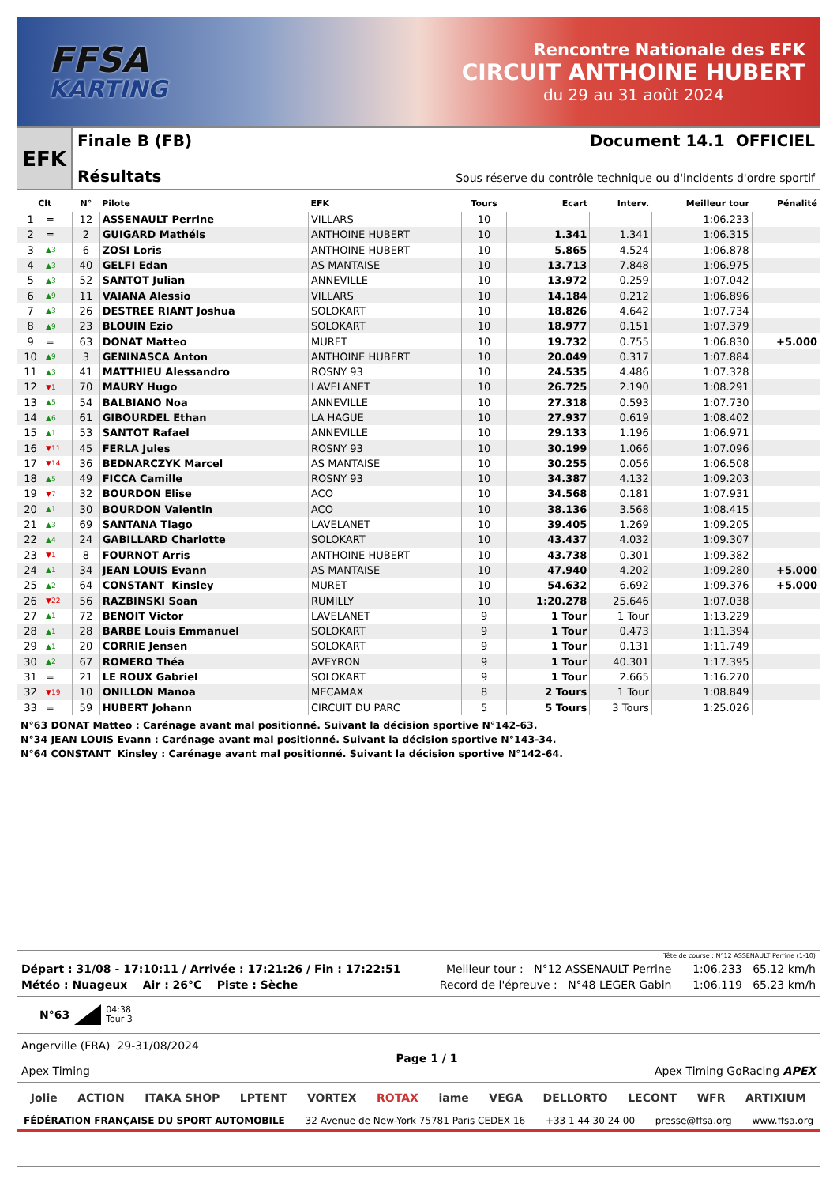FFSA
KARTING
Rencontre Nationale des EFK
CIRCUIT ANTHOINE HUBERT
du 29 au 31 août 2024
EFK
Finale B (FB) Document 14.1 OFFICIEL
Résultats Sous réserve du contrôle technique ou d'incidents d'ordre sportif
| Clt | | N° | Pilote | EFK | Tours | Ecart | Interv. | Meilleur tour | Pénalité |
| --- | --- | --- | --- | --- | --- | --- | --- | --- | --- |
| 1 | = | 12 | ASSENAULT Perrine | VILLARS | 10 | | | 1:06.233 | |
| 2 | = | 2 | GUIGARD Mathéis | ANTHOINE HUBERT | 10 | 1.341 | 1.341 | 1:06.315 | |
| 3 | ▲3 | 6 | ZOSI Loris | ANTHOINE HUBERT | 10 | 5.865 | 4.524 | 1:06.878 | |
| 4 | ▲3 | 40 | GELFI Edan | AS MANTAISE | 10 | 13.713 | 7.848 | 1:06.975 | |
| 5 | ▲3 | 52 | SANTOT Julian | ANNEVILLE | 10 | 13.972 | 0.259 | 1:07.042 | |
| 6 | ▲9 | 11 | VAIANA Alessio | VILLARS | 10 | 14.184 | 0.212 | 1:06.896 | |
| 7 | ▲3 | 26 | DESTREE RIANT Joshua | SOLOKART | 10 | 18.826 | 4.642 | 1:07.734 | |
| 8 | ▲9 | 23 | BLOUIN Ezio | SOLOKART | 10 | 18.977 | 0.151 | 1:07.379 | |
| 9 | = | 63 | DONAT Matteo | MURET | 10 | 19.732 | 0.755 | 1:06.830 | +5.000 |
| 10 | ▲9 | 3 | GENINASCA Anton | ANTHOINE HUBERT | 10 | 20.049 | 0.317 | 1:07.884 | |
| 11 | ▲3 | 41 | MATTHIEU Alessandro | ROSNY 93 | 10 | 24.535 | 4.486 | 1:07.328 | |
| 12 | ▼1 | 70 | MAURY Hugo | LAVELANET | 10 | 26.725 | 2.190 | 1:08.291 | |
| 13 | ▲5 | 54 | BALBIANO Noa | ANNEVILLE | 10 | 27.318 | 0.593 | 1:07.730 | |
| 14 | ▲6 | 61 | GIBOURDEL Ethan | LA HAGUE | 10 | 27.937 | 0.619 | 1:08.402 | |
| 15 | ▲1 | 53 | SANTOT Rafael | ANNEVILLE | 10 | 29.133 | 1.196 | 1:06.971 | |
| 16 | ▼11 | 45 | FERLA Jules | ROSNY 93 | 10 | 30.199 | 1.066 | 1:07.096 | |
| 17 | ▼14 | 36 | BEDNARCZYK Marcel | AS MANTAISE | 10 | 30.255 | 0.056 | 1:06.508 | |
| 18 | ▲5 | 49 | FICCA Camille | ROSNY 93 | 10 | 34.387 | 4.132 | 1:09.203 | |
| 19 | ▼7 | 32 | BOURDON Elise | ACO | 10 | 34.568 | 0.181 | 1:07.931 | |
| 20 | ▲1 | 30 | BOURDON Valentin | ACO | 10 | 38.136 | 3.568 | 1:08.415 | |
| 21 | ▲3 | 69 | SANTANA Tiago | LAVELANET | 10 | 39.405 | 1.269 | 1:09.205 | |
| 22 | ▲4 | 24 | GABILLARD Charlotte | SOLOKART | 10 | 43.437 | 4.032 | 1:09.307 | |
| 23 | ▼1 | 8 | FOURNOT Arris | ANTHOINE HUBERT | 10 | 43.738 | 0.301 | 1:09.382 | |
| 24 | ▲1 | 34 | JEAN LOUIS Evann | AS MANTAISE | 10 | 47.940 | 4.202 | 1:09.280 | +5.000 |
| 25 | ▲2 | 64 | CONSTANT Kinsley | MURET | 10 | 54.632 | 6.692 | 1:09.376 | +5.000 |
| 26 | ▼22 | 56 | RAZBINSKI Soan | RUMILLY | 10 | 1:20.278 | 25.646 | 1:07.038 | |
| 27 | ▲1 | 72 | BENOIT Victor | LAVELANET | 9 | 1 Tour | 1 Tour | 1:13.229 | |
| 28 | ▲1 | 28 | BARBE Louis Emmanuel | SOLOKART | 9 | 1 Tour | 0.473 | 1:11.394 | |
| 29 | ▲1 | 20 | CORRIE Jensen | SOLOKART | 9 | 1 Tour | 0.131 | 1:11.749 | |
| 30 | ▲2 | 67 | ROMERO Théa | AVEYRON | 9 | 1 Tour | 40.301 | 1:17.395 | |
| 31 | = | 21 | LE ROUX Gabriel | SOLOKART | 9 | 1 Tour | 2.665 | 1:16.270 | |
| 32 | ▼19 | 10 | ONILLON Manoa | MECAMAX | 8 | 2 Tours | 1 Tour | 1:08.849 | |
| 33 | = | 59 | HUBERT Johann | CIRCUIT DU PARC | 5 | 5 Tours | 3 Tours | 1:25.026 | |
N°63 DONAT Matteo : Carénage avant mal positionné. Suivant la décision sportive N°142-63.
N°34 JEAN LOUIS Evann : Carénage avant mal positionné. Suivant la décision sportive N°143-34.
N°64 CONSTANT Kinsley : Carénage avant mal positionné. Suivant la décision sportive N°142-64.
Tête de course : N°12 ASSENAULT Perrine (1-10)
Départ : 31/08 - 17:10:11 / Arrivée : 17:21:26 / Fin : 17:22:51 Meilleur tour : N°12 ASSENAULT Perrine 1:06.233 65.12 km/h
Météo : Nuageux Air : 26°C Piste : Sèche Record de l'épreuve : N°48 LEGER Gabin 1:06.119 65.23 km/h
N°63 04:38
Tour 3
Angerville (FRA) 29-31/08/2024
Apex Timing
Page 1 / 1
Apex Timing GoRacing APEX
Jolie ACTION ITAKA SHOP LPTENT VORTEX ROTAX iame VEGA DELLORTO LECONT WFR ARTIXIUM
FÉDÉRATION FRANÇAISE DU SPORT AUTOMOBILE 32 Avenue de New-York 75781 Paris CEDEX 16 +33 1 44 30 24 00 presse@ffsa.org www.ffsa.org